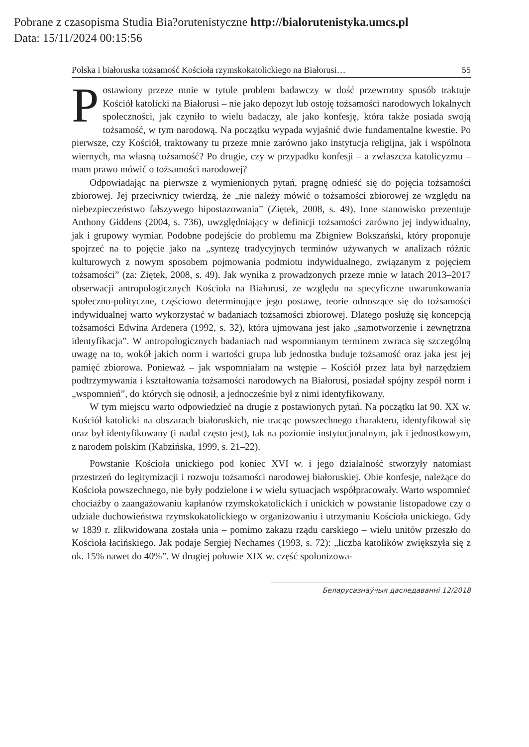Pobrane z czasopisma Studia Bia?orutenistyczne http://bialorutenistyka.umcs.pl
Data: 15/11/2024 00:15:56
Polska i białoruska tożsamość Kościoła rzymskokatolickiego na Białorusi… 55
Postawiony przeze mnie w tytule problem badawczy w dość przewrotny sposób traktuje Kościół katolicki na Białorusi – nie jako depozyt lub ostoję tożsamości narodowych lokalnych społeczności, jak czyniło to wielu badaczy, ale jako konfesję, która także posiada swoją tożsamość, w tym narodową. Na początku wypada wyjaśnić dwie fundamentalne kwestie. Po pierwsze, czy Kościół, traktowany tu przeze mnie zarówno jako instytucja religijna, jak i wspólnota wiernych, ma własną tożsamość? Po drugie, czy w przypadku konfesji – a zwłaszcza katolicyzmu – mam prawo mówić o tożsamości narodowej?
Odpowiadając na pierwsze z wymienionych pytań, pragnę odnieść się do pojęcia tożsamości zbiorowej. Jej przeciwnicy twierdzą, że „nie należy mówić o tożsamości zbiorowej ze względu na niebezpieczeństwo fałszywego hipostazowania” (Ziętek, 2008, s. 49). Inne stanowisko prezentuje Anthony Giddens (2004, s. 736), uwzględniający w definicji tożsamości zarówno jej indywidualny, jak i grupowy wymiar. Podobne podejście do problemu ma Zbigniew Bokszański, który proponuje spojrzeć na to pojęcie jako na „syntezę tradycyjnych terminów używanych w analizach różnic kulturowych z nowym sposobem pojmowania podmiotu indywidualnego, związanym z pojęciem tożsamości” (za: Ziętek, 2008, s. 49). Jak wynika z prowadzonych przeze mnie w latach 2013–2017 obserwacji antropologicznych Kościoła na Białorusi, ze względu na specyficzne uwarunkowania społeczno-polityczne, częściowo determinujące jego postawę, teorie odnoszące się do tożsamości indywidualnej warto wykorzystać w badaniach tożsamości zbiorowej. Dlatego posłużę się koncepcją tożsamości Edwina Ardenera (1992, s. 32), która ujmowana jest jako „samotworzenie i zewnętrzna identyfikacja”. W antropologicznych badaniach nad wspomnianym terminem zwraca się szczególną uwagę na to, wokół jakich norm i wartości grupa lub jednostka buduje tożsamość oraz jaka jest jej pamięć zbiorowa. Ponieważ – jak wspomniałam na wstępie – Kościół przez lata był narzędziem podtrzymywania i kształtowania tożsamości narodowych na Białorusi, posiadał spójny zespół norm i „wspomnień”, do których się odnosił, a jednocześnie był z nimi identyfikowany.
W tym miejscu warto odpowiedzieć na drugie z postawionych pytań. Na początku lat 90. XX w. Kościół katolicki na obszarach białoruskich, nie tracąc powszechnego charakteru, identyfikował się oraz był identyfikowany (i nadal często jest), tak na poziomie instytucjonalnym, jak i jednostkowym, z narodem polskim (Kabzińska, 1999, s. 21–22).
Powstanie Kościoła unickiego pod koniec XVI w. i jego działalność stworzyły natomiast przestrzeń do legitymizacji i rozwoju tożsamości narodowej białoruskiej. Obie konfesje, należące do Kościoła powszechnego, nie były podzielone i w wielu sytuacjach współpracowały. Warto wspomnieć chociażby o zaangażowaniu kapłanów rzymskokatolickich i unickich w powstanie listopadowe czy o udziale duchowieństwa rzymskokatolickiego w organizowaniu i utrzymaniu Kościoła unickiego. Gdy w 1839 r. zlikwidowana została unia – pomimo zakazu rządu carskiego – wielu unitów przeszło do Kościoła łacińskiego. Jak podaje Sergiej Nechames (1993, s. 72): „liczba katolików zwiększyła się z ok. 15% nawet do 40%”. W drugiej połowie XIX w. część spolonizowa-
Беларусазнаўчыя даследаванні 12/2018